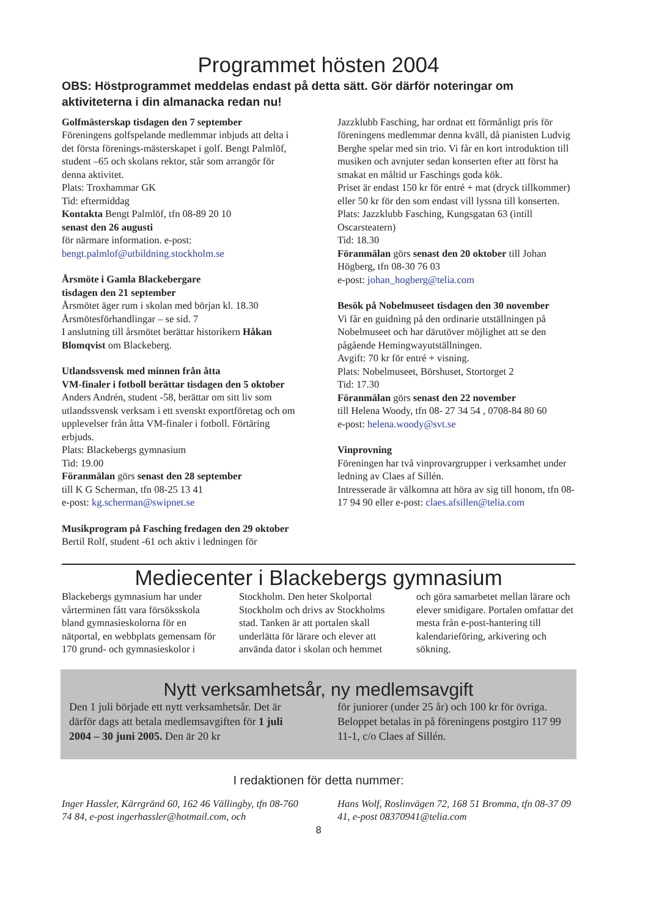Programmet hösten 2004
OBS: Höstprogrammet meddelas endast på detta sätt. Gör därför noteringar om aktiviteterna i din almanacka redan nu!
Golfmästerskap tisdagen den 7 september
Föreningens golfspelande medlemmar inbjuds att delta i det första förenings-mästerskapet i golf. Bengt Palmlöf, student –65 och skolans rektor, står som arrangör för denna aktivitet.
Plats: Troxhammar GK
Tid: eftermiddag
Kontakta Bengt Palmlöf, tfn 08-89 20 10
senast den 26 augusti
för närmare information. e-post:
bengt.palmlof@utbildning.stockholm.se
Årsmöte i Gamla Blackebergare
tisdagen den 21 september
Årsmötet äger rum i skolan med början kl. 18.30
Årsmötesförhandlingar – se sid. 7
I anslutning till årsmötet berättar historikern Håkan Blomqvist om Blackeberg.
Utlandssvensk med minnen från åtta
VM-finaler i fotboll berättar tisdagen den 5 oktober
Anders Andrén, student -58, berättar om sitt liv som utlandssvensk verksam i ett svenskt exportföretag och om upplevelser från åtta VM-finaler i fotboll. Förtäring erbjuds.
Plats: Blackebergs gymnasium
Tid: 19.00
Föranmälan görs senast den 28 september
till K G Scherman, tfn 08-25 13 41
e-post: kg.scherman@swipnet.se
Musikprogram på Fasching fredagen den 29 oktober
Bertil Rolf, student -61 och aktiv i ledningen för
Jazzklubb Fasching, har ordnat ett förmånligt pris för föreningens medlemmar denna kväll, då pianisten Ludvig Berghe spelar med sin trio. Vi får en kort introduktion till musiken och avnjuter sedan konserten efter att först ha smakat en måltid ur Faschings goda kök.
Priset är endast 150 kr för entré + mat (dryck tillkommer) eller 50 kr för den som endast vill lyssna till konserten.
Plats: Jazzklubb Fasching, Kungsgatan 63 (intill Oscarsteatern)
Tid: 18.30
Föranmälan görs senast den 20 oktober till Johan Högberg, tfn 08-30 76 03
e-post: johan_hogberg@telia.com
Besök på Nobelmuseet tisdagen den 30 november
Vi får en guidning på den ordinarie utställningen på Nobelmuseet och har därutöver möjlighet att se den pågående Hemingwayutställningen.
Avgift: 70 kr för entré + visning.
Plats: Nobelmuseet, Börshuset, Stortorget 2
Tid: 17.30
Föranmälan görs senast den 22 november
till Helena Woody, tfn 08- 27 34 54 , 0708-84 80 60
e-post: helena.woody@svt.se
Vinprovning
Föreningen har två vinprovargrupper i verksamhet under ledning av Claes af Sillén.
Intresserade är välkomna att höra av sig till honom, tfn 08-17 94 90 eller e-post: claes.afsillen@telia.com
Mediecenter i Blackebergs gymnasium
Blackebergs gymnasium har under vårterminen fått vara försöksskola bland gymnasieskolorna för en nätportal, en webbplats gemensam för 170 grund- och gymnasieskolor i
Stockholm. Den heter Skolportal Stockholm och drivs av Stockholms stad. Tanken är att portalen skall underlätta för lärare och elever att använda dator i skolan och hemmet
och göra samarbetet mellan lärare och elever smidigare. Portalen omfattar det mesta från e-post-hantering till kalendarieföring, arkivering och sökning.
Nytt verksamhetsår, ny medlemsavgift
Den 1 juli började ett nytt verksamhetsår. Det är därför dags att betala medlemsavgiften för 1 juli 2004 – 30 juni 2005. Den är 20 kr
för juniorer (under 25 år) och 100 kr för övriga. Beloppet betalas in på föreningens postgiro 117 99 11-1, c/o Claes af Sillén.
I redaktionen för detta nummer:
Inger Hassler, Kärrgränd 60, 162 46 Vällingby, tfn 08-760 74 84, e-post ingerhassler@hotmail.com, och
Hans Wolf, Roslinvägen 72, 168 51 Bromma, tfn 08-37 09 41, e-post 08370941@telia.com
8